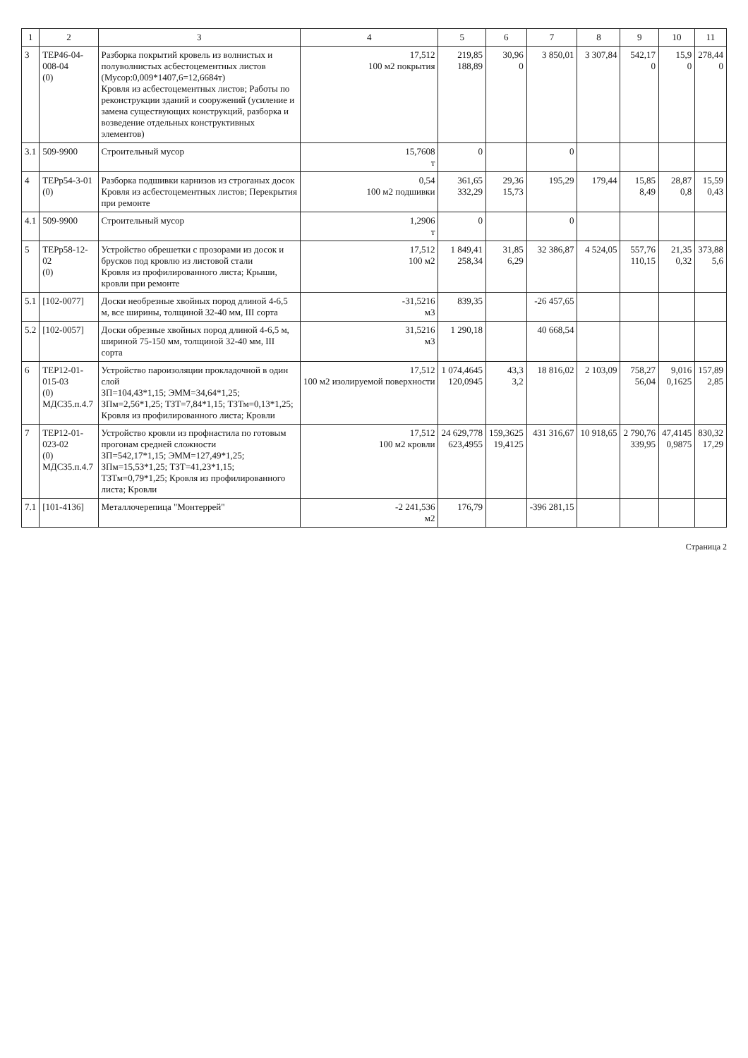| 1 | 2 | 3 | 4 | 5 | 6 | 7 | 8 | 9 | 10 | 11 |
| --- | --- | --- | --- | --- | --- | --- | --- | --- | --- | --- |
| 3 | ТЕР46-04-008-04 (0) | Разборка покрытий кровель из волнистых и полуволнистых асбестоцементных листов (Мусор:0,009*1407,6=12,6684т) Кровля из асбестоцементных листов; Работы по реконструкции зданий и сооружений (усиление и замена существующих конструкций, разборка и возведение отдельных конструктивных элементов) | 17,512 100 м2 покрытия | 219,85 188,89 | 30,96 0 | 3 850,01 | 3 307,84 | 542,17 0 | 15,9 0 | 278,44 0 |
| 3.1 | 509-9900 | Строительный мусор | 15,7608 т | 0 | | 0 | | | | |
| 4 | ТЕРр54-3-01 (0) | Разборка подшивки карнизов из строганых досок Кровля из асбестоцементных листов; Перекрытия при ремонте | 0,54 100 м2 подшивки | 361,65 332,29 | 29,36 15,73 | 195,29 | 179,44 | 15,85 8,49 | 28,87 0,8 | 15,59 0,43 |
| 4.1 | 509-9900 | Строительный мусор | 1,2906 т | 0 | | 0 | | | | |
| 5 | ТЕРр58-12-02 (0) | Устройство обрешетки с прозорами из досок и брусков под кровлю из листовой стали Кровля из профилированного листа; Крыши, кровли при ремонте | 17,512 100 м2 | 1 849,41 258,34 | 31,85 6,29 | 32 386,87 | 4 524,05 | 557,76 110,15 | 21,35 0,32 | 373,88 5,6 |
| 5.1 | [102-0077] | Доски необрезные хвойных пород длиной 4-6,5 м, все ширины, толщиной 32-40 мм, III сорта | -31,5216 м3 | 839,35 | | -26 457,65 | | | | |
| 5.2 | [102-0057] | Доски обрезные хвойных пород длиной 4-6,5 м, шириной 75-150 мм, толщиной 32-40 мм, III сорта | 31,5216 м3 | 1 290,18 | | 40 668,54 | | | | |
| 6 | ТЕР12-01-015-03 (0) МДС35.п.4.7 | Устройство пароизоляции прокладочной в один слой ЗП=104,43*1,15; ЭММ=34,64*1,25; ЗПм=2,56*1,25; ТЗТ=7,84*1,15; ТЗТм=0,13*1,25; Кровля из профилированного листа; Кровли | 17,512 100 м2 изолируемой поверхности | 1 074,4645 120,0945 | 43,3 3,2 | 18 816,02 | 2 103,09 | 758,27 56,04 | 9,016 0,1625 | 157,89 2,85 |
| 7 | ТЕР12-01-023-02 (0) МДС35.п.4.7 | Устройство кровли из профнастила по готовым прогонам средней сложности ЗП=542,17*1,15; ЭММ=127,49*1,25; ЗПм=15,53*1,25; ТЗТ=41,23*1,15; ТЗТм=0,79*1,25; Кровля из профилированного листа; Кровли | 17,512 100 м2 кровли | 24 629,778 623,4955 | 159,3625 19,4125 | 431 316,67 | 10 918,65 | 2 790,76 339,95 | 47,4145 0,9875 | 830,32 17,29 |
| 7.1 | [101-4136] | Металлочерепица "Монтеррей" | -2 241,536 м2 | 176,79 | | -396 281,15 | | | | |
Страница 2